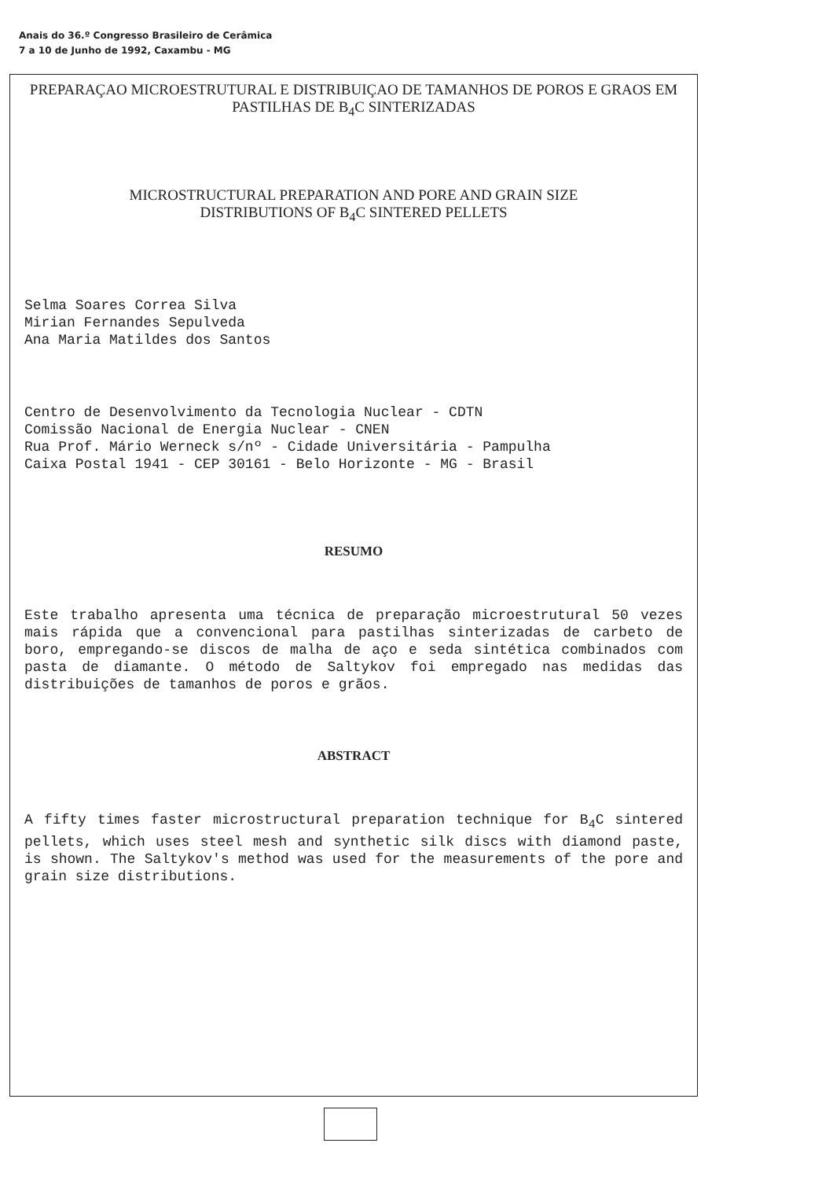Anais do 36.º Congresso Brasileiro de Cerâmica
7 a 10 de Junho de 1992, Caxambu - MG
PREPARAÇAO MICROESTRUTURAL E DISTRIBUIÇAO DE TAMANHOS DE POROS E GRAOS EM PASTILHAS DE B<sub>4</sub>C SINTERIZADAS
MICROSTRUCTURAL PREPARATION AND PORE AND GRAIN SIZE
DISTRIBUTIONS OF B<sub>4</sub>C SINTERED PELLETS
Selma Soares Correa Silva
Mirian Fernandes Sepulveda
Ana Maria Matildes dos Santos
Centro de Desenvolvimento da Tecnologia Nuclear - CDTN
Comissão Nacional de Energia Nuclear - CNEN
Rua Prof. Mário Werneck s/nº - Cidade Universitária - Pampulha
Caixa Postal 1941 - CEP 30161 - Belo Horizonte - MG - Brasil
RESUMO
Este trabalho apresenta uma técnica de preparação microestrutural 50 vezes mais rápida que a convencional para pastilhas sinterizadas de carbeto de boro, empregando-se discos de malha de aço e seda sintética combinados com pasta de diamante. O método de Saltykov foi empregado nas medidas das distribuições de tamanhos de poros e grãos.
ABSTRACT
A fifty times faster microstructural preparation technique for B<sub>4</sub>C sintered pellets, which uses steel mesh and synthetic silk discs with diamond paste, is shown. The Saltykov's method was used for the measurements of the pore and grain size distributions.